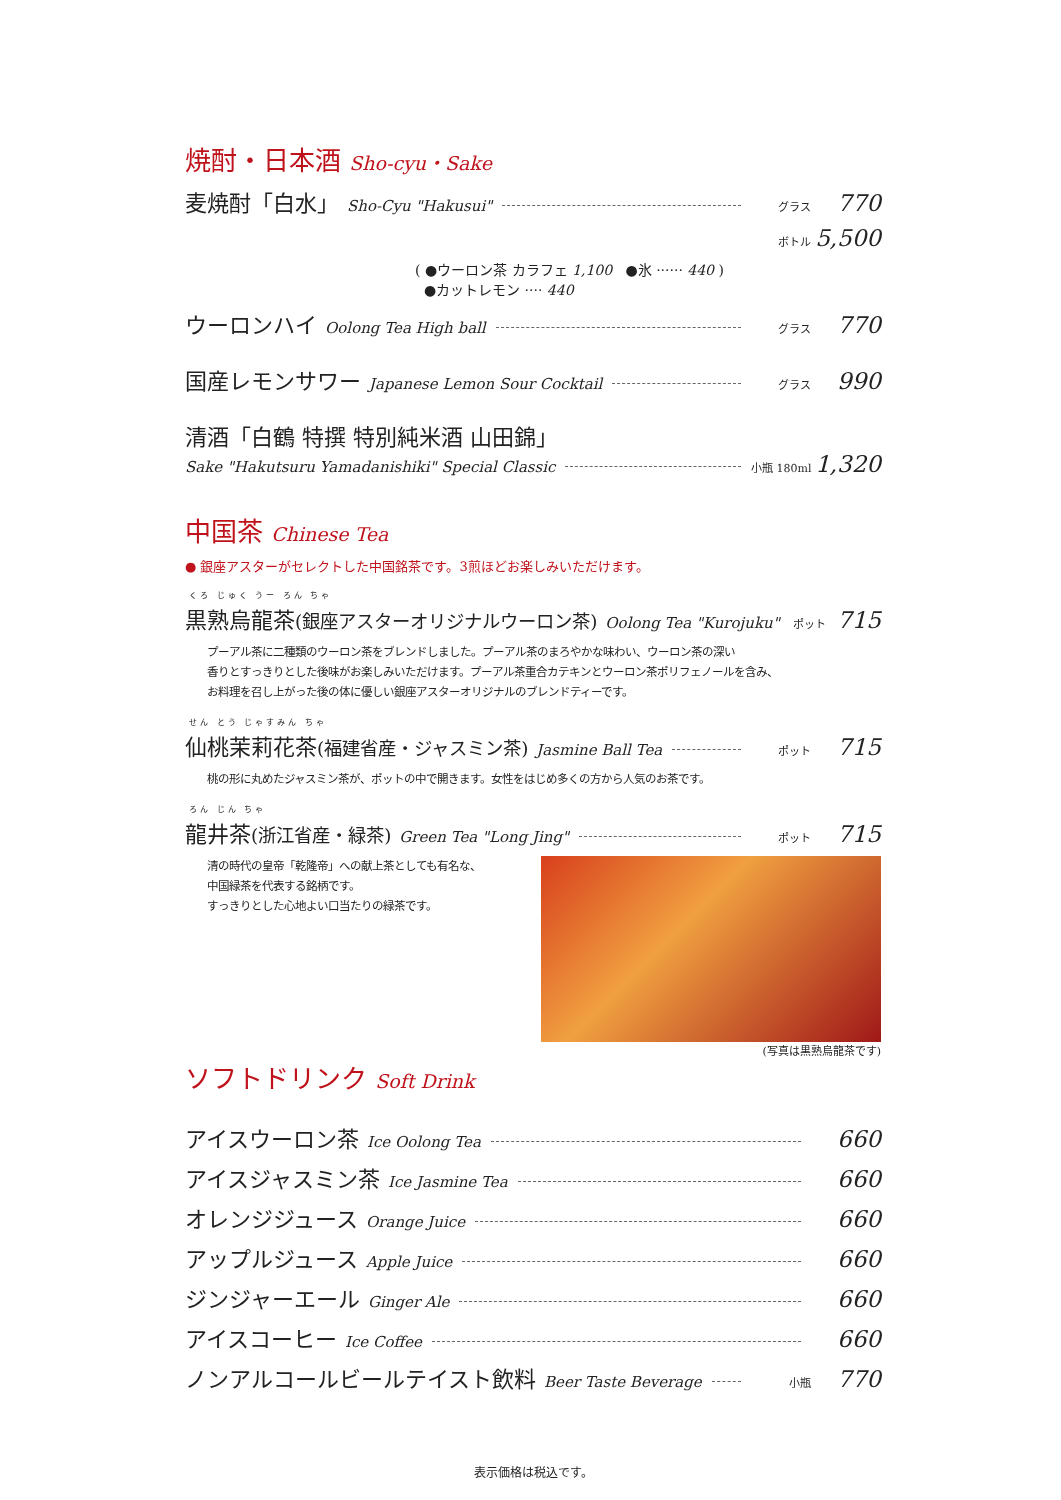焼酎・日本酒 Sho-cyu・Sake
麦焼酎「白水」 Sho-Cyu "Hakusui" グラス 770
ボトル 5,500
( ●ウーロン茶 カラフェ 1,100 ●氷 ······ 440 )
●カットレモン ···· 440
ウーロンハイ Oolong Tea High ball グラス 770
国産レモンサワー Japanese Lemon Sour Cocktail グラス 990
清酒「白鶴 特撰 特別純米酒 山田錦」
Sake "Hakutsuru Yamadanishiki" Special Classic 小瓶 180ml 1,320
中国茶 Chinese Tea
● 銀座アスターがセレクトした中国銘茶です。3煎ほどお楽しみいただけます。
くろ じゅく うー ろん ちゃ
黒熟烏龍茶(銀座アスターオリジナルウーロン茶) Oolong Tea "Kurojuku" ポット 715
プーアル茶に二種類のウーロン茶をブレンドしました。プーアル茶のまろやかな味わい、ウーロン茶の深い
香りとすっきりとした後味がお楽しみいただけます。プーアル茶重合カテキンとウーロン茶ポリフェノールを含み、
お料理を召し上がった後の体に優しい銀座アスターオリジナルのブレンドティーです。
せん とう じゃすみん ちゃ
仙桃茉莉花茶(福建省産・ジャスミン茶) Jasmine Ball Tea ポット 715
桃の形に丸めたジャスミン茶が、ポットの中で開きます。女性をはじめ多くの方から人気のお茶です。
ろん じん ちゃ
龍井茶(浙江省産・緑茶) Green Tea "Long Jing" ポット 715
清の時代の皇帝「乾隆帝」への献上茶としても有名な、
中国緑茶を代表する銘柄です。
すっきりとした心地よい口当たりの緑茶です。
(写真は黒熟烏龍茶です)
ソフトドリンク Soft Drink
アイスウーロン茶 Ice Oolong Tea 660
アイスジャスミン茶 Ice Jasmine Tea 660
オレンジジュース Orange Juice 660
アップルジュース Apple Juice 660
ジンジャーエール Ginger Ale 660
アイスコーヒー Ice Coffee 660
ノンアルコールビールテイスト飲料 Beer Taste Beverage 小瓶 770
表示価格は税込です。